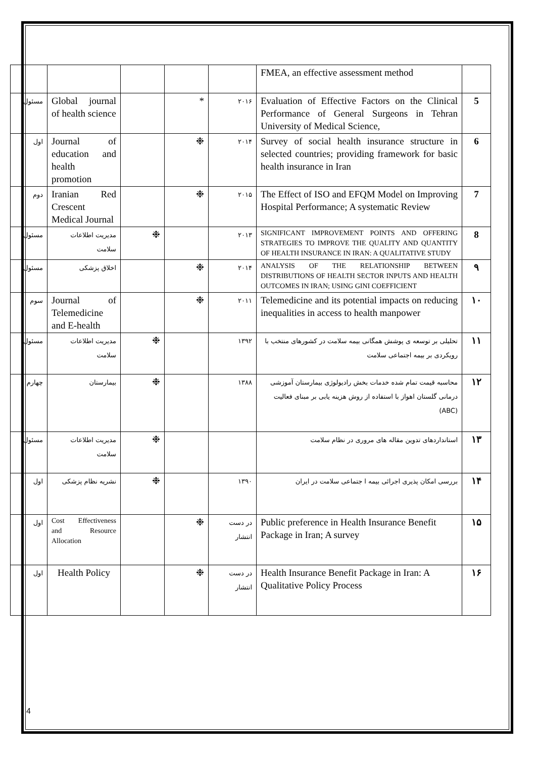| | FMEA, an effective assessment method | | | | | |
| 5 | Evaluation of Effective Factors on the Clinical Performance of General Surgeons in Tehran University of Medical Science, | ۲۰۱۶ | * | | Global journal of health science | مسئول |
| 6 | Survey of social health insurance structure in selected countries; providing framework for basic health insurance in Iran | ۲۰۱۴ | ❉ | | Journal of education and health promotion | اول |
| 7 | The Effect of ISO and EFQM Model on Improving Hospital Performance; A systematic Review | ۲۰۱۵ | ❉ | | Iranian Red Crescent Medical Journal | دوم |
| 8 | SIGNIFICANT IMPROVEMENT POINTS AND OFFERING STRATEGIES TO IMPROVE THE QUALITY AND QUANTITY OF HEALTH INSURANCE IN IRAN: A QUALITATIVE STUDY | ۲۰۱۳ | | ❉ | مدیریت اطلاعات سلامت | مسئول |
| ۹ | ANALYSIS OF THE RELATIONSHIP BETWEEN DISTRIBUTIONS OF HEALTH SECTOR INPUTS AND HEALTH OUTCOMES IN IRAN; USING GINI COEFFICIENT | ۲۰۱۴ | ❉ | | اخلاق پزشکی | مسئول |
| ۱۰ | Telemedicine and its potential impacts on reducing inequalities in access to health manpower | ۲۰۱۱ | ❉ | | Journal of Telemedicine and E-health | سوم |
| ۱۱ | تحلیلی بر توسعه ی پوشش همگانی بیمه سلامت در کشورهای منتخب با رویکردی بر بیمه اجتماعی سلامت | ۱۳۹۲ | | ❉ | مدیریت اطلاعات سلامت | مسئول |
| ۱۲ | محاسبه قیمت تمام شده خدمات بخش رادیولوژی بیمارستان آموزشی درمانی گلستان اهواز با استفاده از روش هزینه یابی بر مبنای فعالیت (ABC) | ۱۳۸۸ | | ❉ | بیمارستان | چهارم |
| ۱۳ | استانداردهای تدوین مقاله های مروری در نظام سلامت | | | ❉ | مدیریت اطلاعات سلامت | مسئول |
| ۱۴ | بررسی امکان پذیری اجرائی بیمه ا جتماعی سلامت در ایران | ۱۳۹۰ | | ❉ | نشریه نظام پزشکی | اول |
| ۱۵ | Public preference in Health Insurance Benefit Package in Iran; A survey | در دست انتشار | ❉ | | Cost Effectiveness and Resource Allocation | اول |
| ۱۶ | Health Insurance Benefit Package in Iran: A Qualitative Policy Process | در دست انتشار | ❉ | | Health Policy | اول |
4